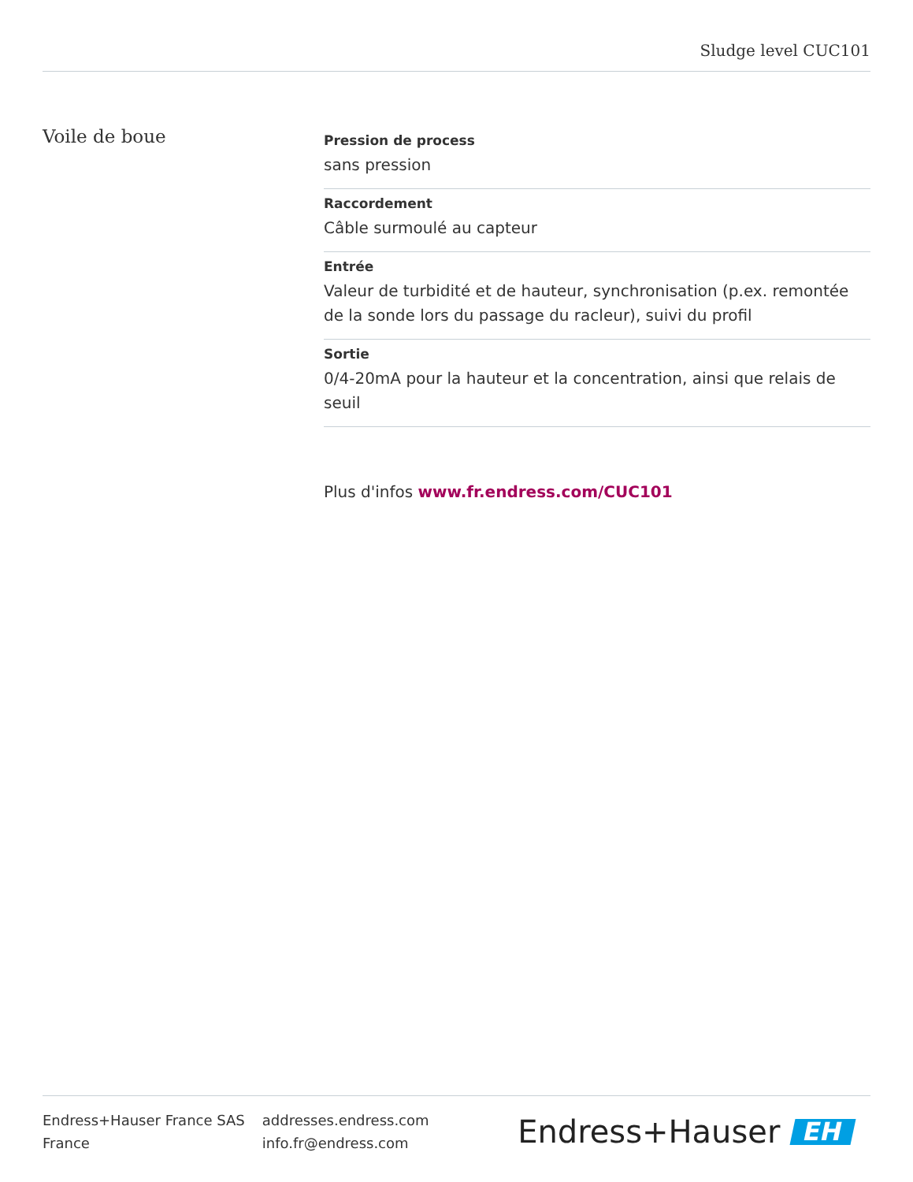Sludge level CUC101
Voile de boue
Pression de process
sans pression
Raccordement
Câble surmoulé au capteur
Entrée
Valeur de turbidité et de hauteur, synchronisation (p.ex. remontée de la sonde lors du passage du racleur), suivi du profil
Sortie
0/4-20mA pour la hauteur et la concentration, ainsi que relais de seuil
Plus d'infos www.fr.endress.com/CUC101
Endress+Hauser France SAS
France
addresses.endress.com
info.fr@endress.com
Endress+Hauser EH